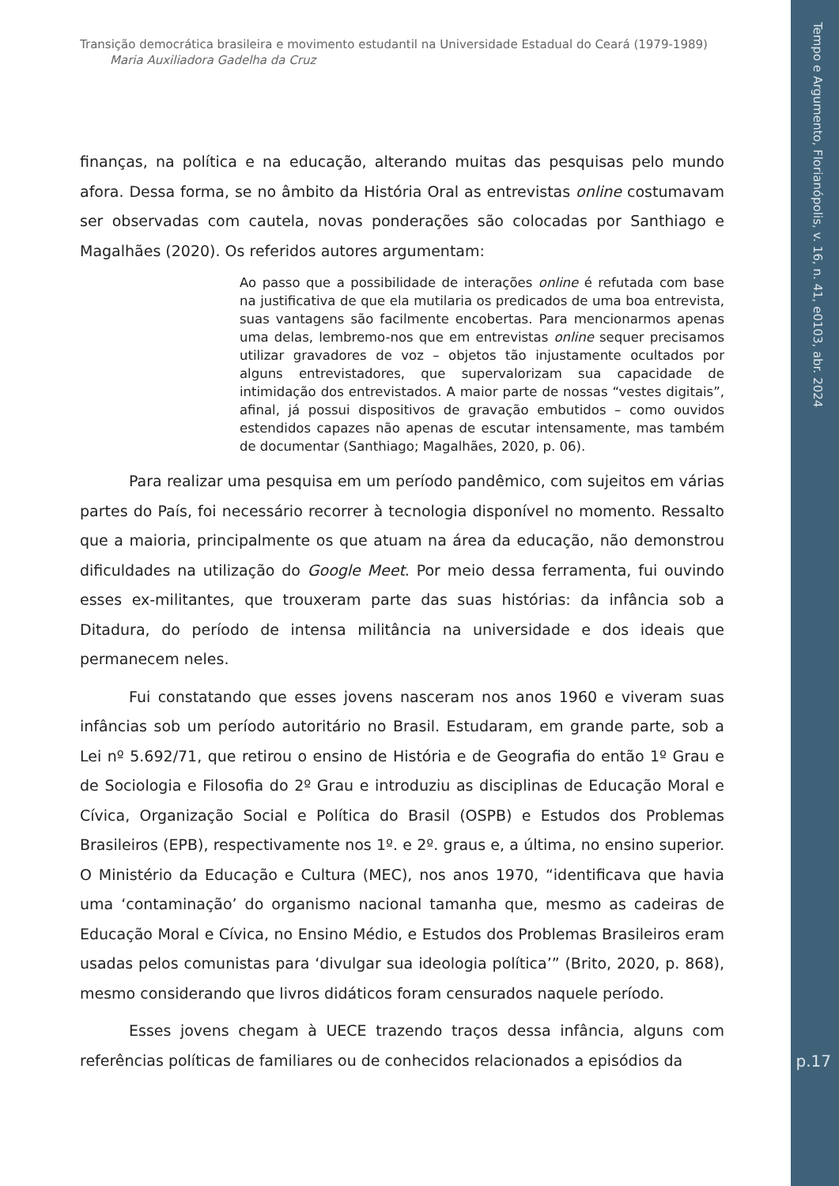Transição democrática brasileira e movimento estudantil na Universidade Estadual do Ceará (1979-1989)
Maria Auxiliadora Gadelha da Cruz
finanças, na política e na educação, alterando muitas das pesquisas pelo mundo afora. Dessa forma, se no âmbito da História Oral as entrevistas online costumavam ser observadas com cautela, novas ponderações são colocadas por Santhiago e Magalhães (2020). Os referidos autores argumentam:
Ao passo que a possibilidade de interações online é refutada com base na justificativa de que ela mutilaria os predicados de uma boa entrevista, suas vantagens são facilmente encobertas. Para mencionarmos apenas uma delas, lembremo-nos que em entrevistas online sequer precisamos utilizar gravadores de voz – objetos tão injustamente ocultados por alguns entrevistadores, que supervalorizam sua capacidade de intimidação dos entrevistados. A maior parte de nossas “vestes digitais”, afinal, já possui dispositivos de gravação embutidos – como ouvidos estendidos capazes não apenas de escutar intensamente, mas também de documentar (Santhiago; Magalhães, 2020, p. 06).
Para realizar uma pesquisa em um período pandêmico, com sujeitos em várias partes do País, foi necessário recorrer à tecnologia disponível no momento. Ressalto que a maioria, principalmente os que atuam na área da educação, não demonstrou dificuldades na utilização do Google Meet. Por meio dessa ferramenta, fui ouvindo esses ex-militantes, que trouxeram parte das suas histórias: da infância sob a Ditadura, do período de intensa militância na universidade e dos ideais que permanecem neles.
Fui constatando que esses jovens nasceram nos anos 1960 e viveram suas infâncias sob um período autoritário no Brasil. Estudaram, em grande parte, sob a Lei nº 5.692/71, que retirou o ensino de História e de Geografia do então 1º Grau e de Sociologia e Filosofia do 2º Grau e introduziu as disciplinas de Educação Moral e Cívica, Organização Social e Política do Brasil (OSPB) e Estudos dos Problemas Brasileiros (EPB), respectivamente nos 1º. e 2º. graus e, a última, no ensino superior. O Ministério da Educação e Cultura (MEC), nos anos 1970, “identificava que havia uma ‘contaminação’ do organismo nacional tamanha que, mesmo as cadeiras de Educação Moral e Cívica, no Ensino Médio, e Estudos dos Problemas Brasileiros eram usadas pelos comunistas para ‘divulgar sua ideologia política’” (Brito, 2020, p. 868), mesmo considerando que livros didáticos foram censurados naquele período.
Esses jovens chegam à UECE trazendo traços dessa infância, alguns com referências políticas de familiares ou de conhecidos relacionados a episódios da
Tempo e Argumento, Florianópolis, v. 16, n. 41, e0103, abr. 2024
p.17